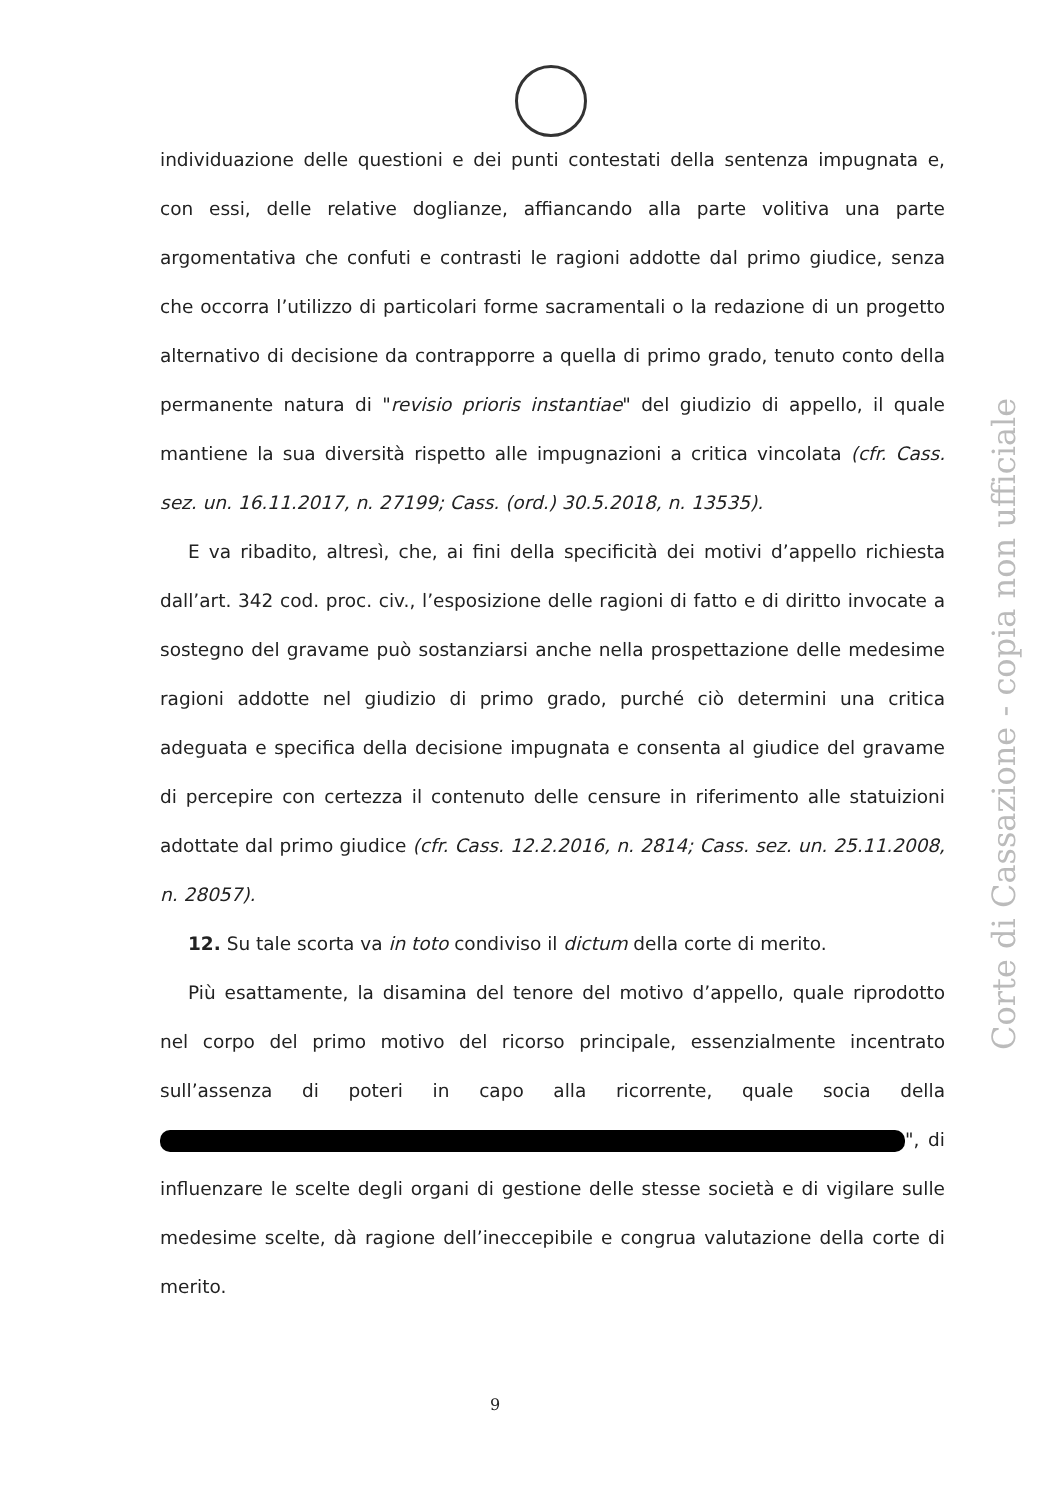individuazione delle questioni e dei punti contestati della sentenza impugnata e, con essi, delle relative doglianze, affiancando alla parte volitiva una parte argomentativa che confuti e contrasti le ragioni addotte dal primo giudice, senza che occorra l’utilizzo di particolari forme sacramentali o la redazione di un progetto alternativo di decisione da contrapporre a quella di primo grado, tenuto conto della permanente natura di "revisio prioris instantiae" del giudizio di appello, il quale mantiene la sua diversità rispetto alle impugnazioni a critica vincolata (cfr. Cass. sez. un. 16.11.2017, n. 27199; Cass. (ord.) 30.5.2018, n. 13535).
E va ribadito, altresì, che, ai fini della specificità dei motivi d’appello richiesta dall’art. 342 cod. proc. civ., l’esposizione delle ragioni di fatto e di diritto invocate a sostegno del gravame può sostanziarsi anche nella prospettazione delle medesime ragioni addotte nel giudizio di primo grado, purché ciò determini una critica adeguata e specifica della decisione impugnata e consenta al giudice del gravame di percepire con certezza il contenuto delle censure in riferimento alle statuizioni adottate dal primo giudice (cfr. Cass. 12.2.2016, n. 2814; Cass. sez. un. 25.11.2008, n. 28057).
12. Su tale scorta va in toto condiviso il dictum della corte di merito.
Più esattamente, la disamina del tenore del motivo d’appello, quale riprodotto nel corpo del primo motivo del ricorso principale, essenzialmente incentrato sull’assenza di poteri in capo alla ricorrente, quale socia della ", di influenzare le scelte degli organi di gestione delle stesse società e di vigilare sulle medesime scelte, dà ragione dell’ineccepibile e congrua valutazione della corte di merito.
Corte di Cassazione - copia non ufficiale
9